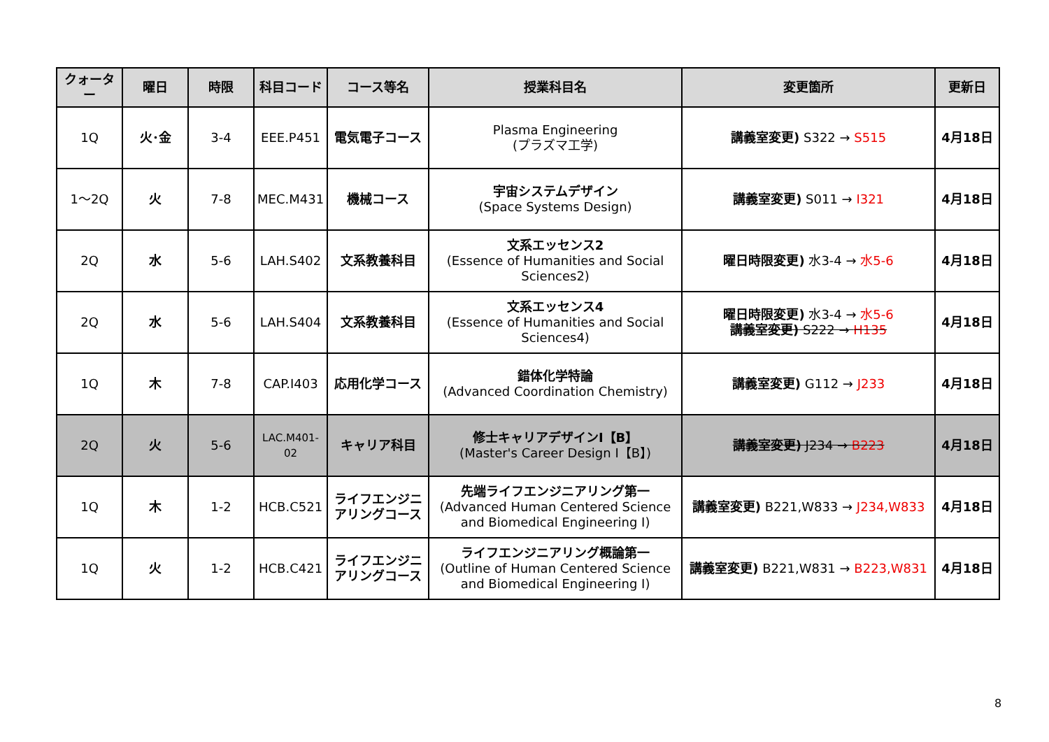| クォーター | 曜日 | 時限 | 科目コード | コース等名 | 授業科目名 | 変更箇所 | 更新日 |
| --- | --- | --- | --- | --- | --- | --- | --- |
| 1Q | 火･金 | 3-4 | EEE.P451 | 電気電子コース | Plasma Engineering (プラズマ工学) | 講義室変更) S322 → S515 | 4月18日 |
| 1～2Q | 火 | 7-8 | MEC.M431 | 機械コース | 宇宙システムデザイン (Space Systems Design) | 講義室変更) S011 → I321 | 4月18日 |
| 2Q | 水 | 5-6 | LAH.S402 | 文系教養科目 | 文系エッセンス2 (Essence of Humanities and Social Sciences2) | 曜日時限変更) 水3-4 → 水5-6 | 4月18日 |
| 2Q | 水 | 5-6 | LAH.S404 | 文系教養科目 | 文系エッセンス4 (Essence of Humanities and Social Sciences4) | 曜日時限変更) 水3-4 → 水5-6 講義室変更) S222 → H135 | 4月18日 |
| 1Q | 木 | 7-8 | CAP.I403 | 応用化学コース | 錯体化学特論 (Advanced Coordination Chemistry) | 講義室変更) G112 → J233 | 4月18日 |
| 2Q | 火 | 5-6 | LAC.M401-02 | キャリア科目 | 修士キャリアデザインⅠ【B】 (Master's Career Design Ⅰ【B】) | 講義室変更) J234 → B223 | 4月18日 |
| 1Q | 木 | 1-2 | HCB.C521 | ライフエンジニアリングコース | 先端ライフエンジニアリング第一 (Advanced Human Centered Science and Biomedical Engineering Ⅰ) | 講義室変更) B221,W833 → J234,W833 | 4月18日 |
| 1Q | 火 | 1-2 | HCB.C421 | ライフエンジニアリングコース | ライフエンジニアリング概論第一 (Outline of Human Centered Science and Biomedical Engineering Ⅰ) | 講義室変更) B221,W831 → B223,W831 | 4月18日 |
8